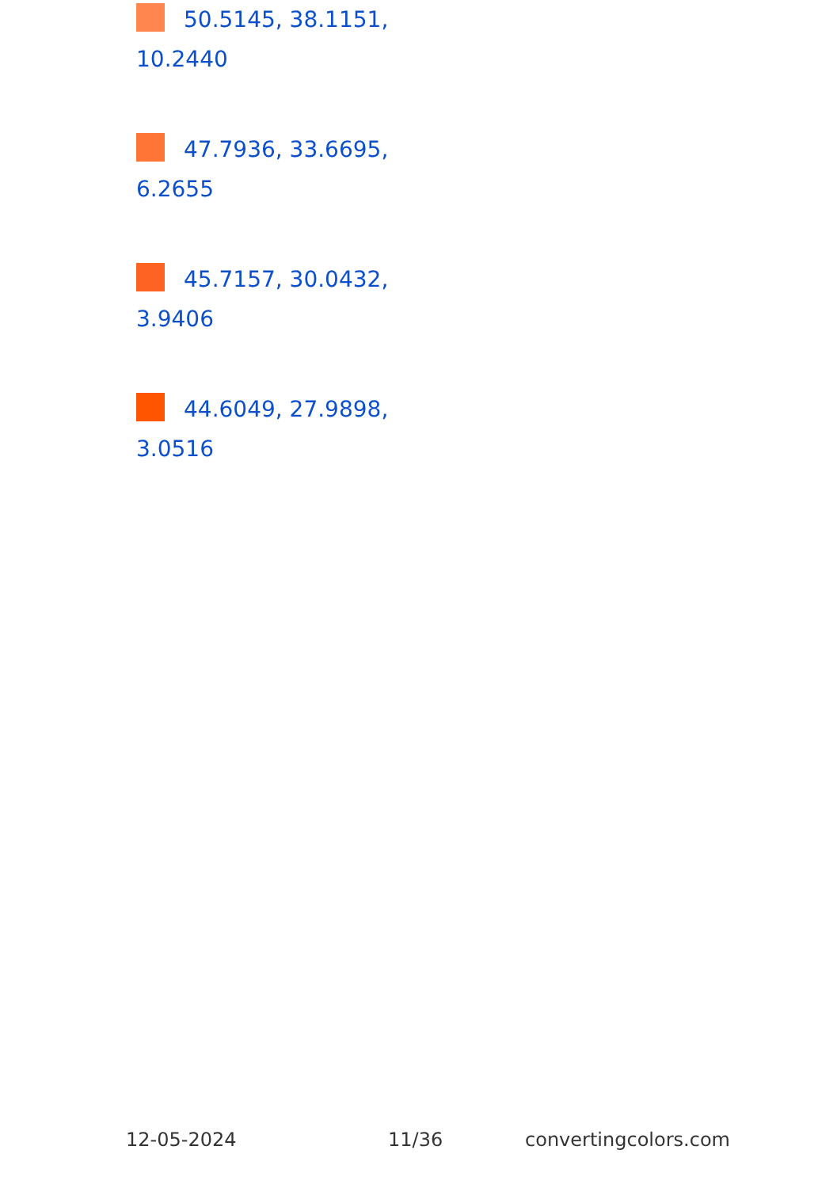50.5145, 38.1151, 10.2440
47.7936, 33.6695, 6.2655
45.7157, 30.0432, 3.9406
44.6049, 27.9898, 3.0516
12-05-2024 11/36 convertingcolors.com